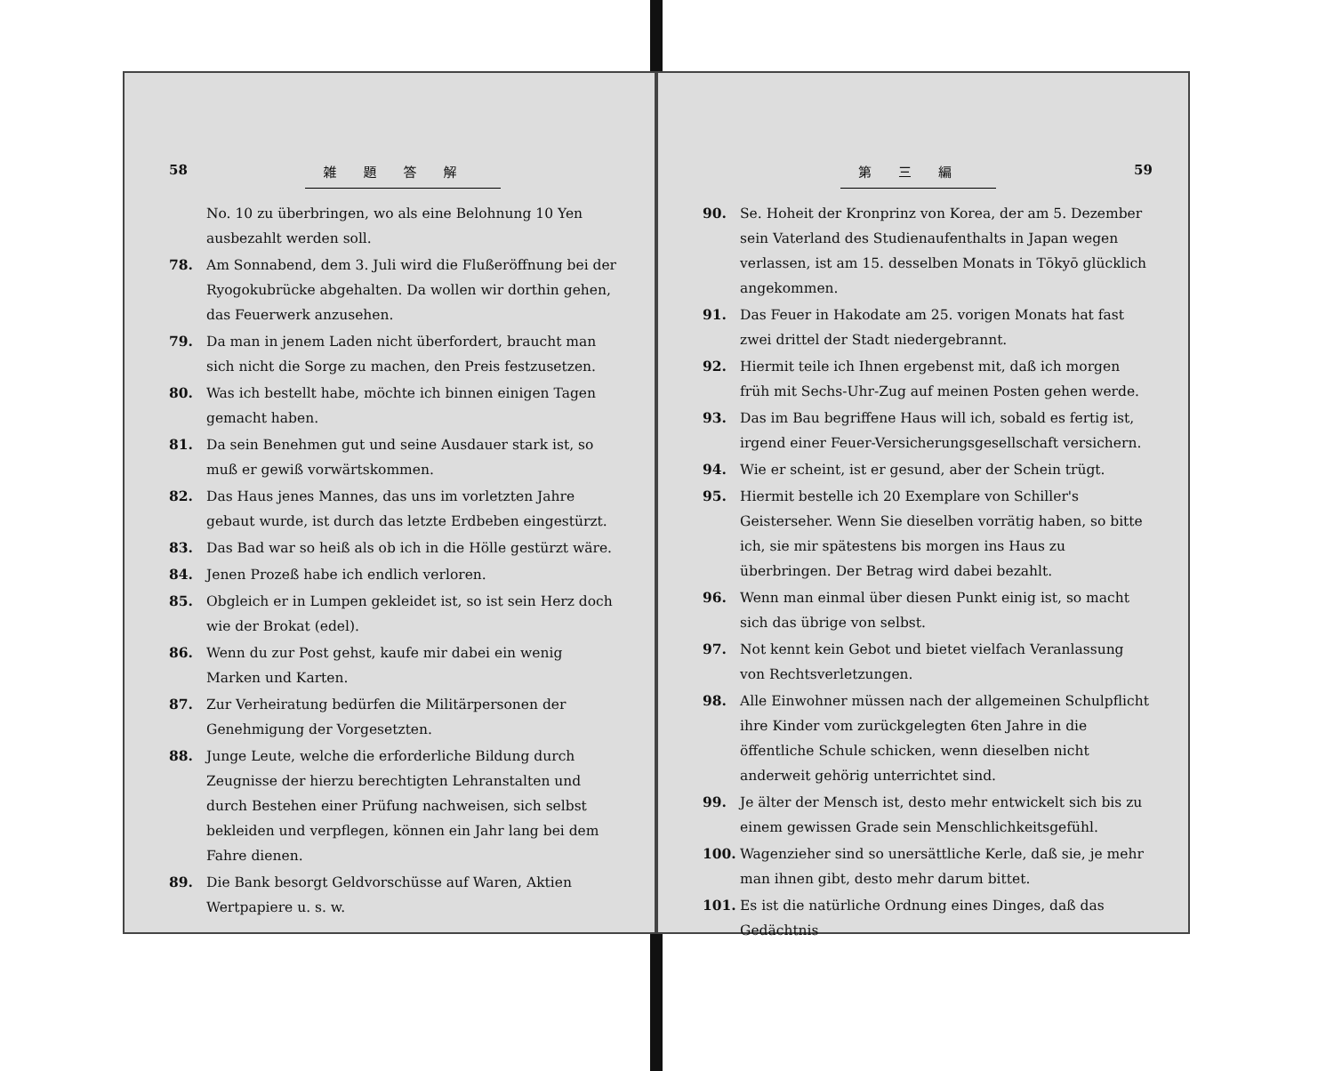58 雑題答解
No. 10 zu überbringen, wo als eine Belohnung 10 Yen ausbezahlt werden soll.
78. Am Sonnabend, dem 3. Juli wird die Flußeröffnung bei der Ryogokubrücke abgehalten. Da wollen wir dorthin gehen, das Feuerwerk anzusehen.
79. Da man in jenem Laden nicht überfordert, braucht man sich nicht die Sorge zu machen, den Preis festzusetzen.
80. Was ich bestellt habe, möchte ich binnen einigen Tagen gemacht haben.
81. Da sein Benehmen gut und seine Ausdauer stark ist, so muß er gewiß vorwärtskommen.
82. Das Haus jenes Mannes, das uns im vorletzten Jahre gebaut wurde, ist durch das letzte Erdbeben eingestürzt.
83. Das Bad war so heiß als ob ich in die Hölle gestürzt wäre.
84. Jenen Prozeß habe ich endlich verloren.
85. Obgleich er in Lumpen gekleidet ist, so ist sein Herz doch wie der Brokat (edel).
86. Wenn du zur Post gehst, kaufe mir dabei ein wenig Marken und Karten.
87. Zur Verheiratung bedürfen die Militärpersonen der Genehmigung der Vorgesetzten.
88. Junge Leute, welche die erforderliche Bildung durch Zeugnisse der hierzu berechtigten Lehranstalten und durch Bestehen einer Prüfung nachweisen, sich selbst bekleiden und verpflegen, können ein Jahr lang bei dem Fahre dienen.
89. Die Bank besorgt Geldvorschüsse auf Waren, Aktien Wertpapiere u. s. w.
第三編 59
90. Se. Hoheit der Kronprinz von Korea, der am 5. Dezember sein Vaterland des Studienaufenthalts in Japan wegen verlassen, ist am 15. desselben Monats in Tōkyō glücklich angekommen.
91. Das Feuer in Hakodate am 25. vorigen Monats hat fast zwei drittel der Stadt niedergebrannt.
92. Hiermit teile ich Ihnen ergebenst mit, daß ich morgen früh mit Sechs-Uhr-Zug auf meinen Posten gehen werde.
93. Das im Bau begriffene Haus will ich, sobald es fertig ist, irgend einer Feuer-Versicherungsgesellschaft versichern.
94. Wie er scheint, ist er gesund, aber der Schein trügt.
95. Hiermit bestelle ich 20 Exemplare von Schiller's Geisterseher. Wenn Sie dieselben vorrätig haben, so bitte ich, sie mir spätestens bis morgen ins Haus zu überbringen. Der Betrag wird dabei bezahlt.
96. Wenn man einmal über diesen Punkt einig ist, so macht sich das übrige von selbst.
97. Not kennt kein Gebot und bietet vielfach Veranlassung von Rechtsverletzungen.
98. Alle Einwohner müssen nach der allgemeinen Schulpflicht ihre Kinder vom zurückgelegten 6ten Jahre in die öffentliche Schule schicken, wenn dieselben nicht anderweit gehörig unterrichtet sind.
99. Je älter der Mensch ist, desto mehr entwickelt sich bis zu einem gewissen Grade sein Menschlichkeitsgefühl.
100. Wagenzieher sind so unersättliche Kerle, daß sie, je mehr man ihnen gibt, desto mehr darum bittet.
101. Es ist die natürliche Ordnung eines Dinges, daß das Gedächtnis